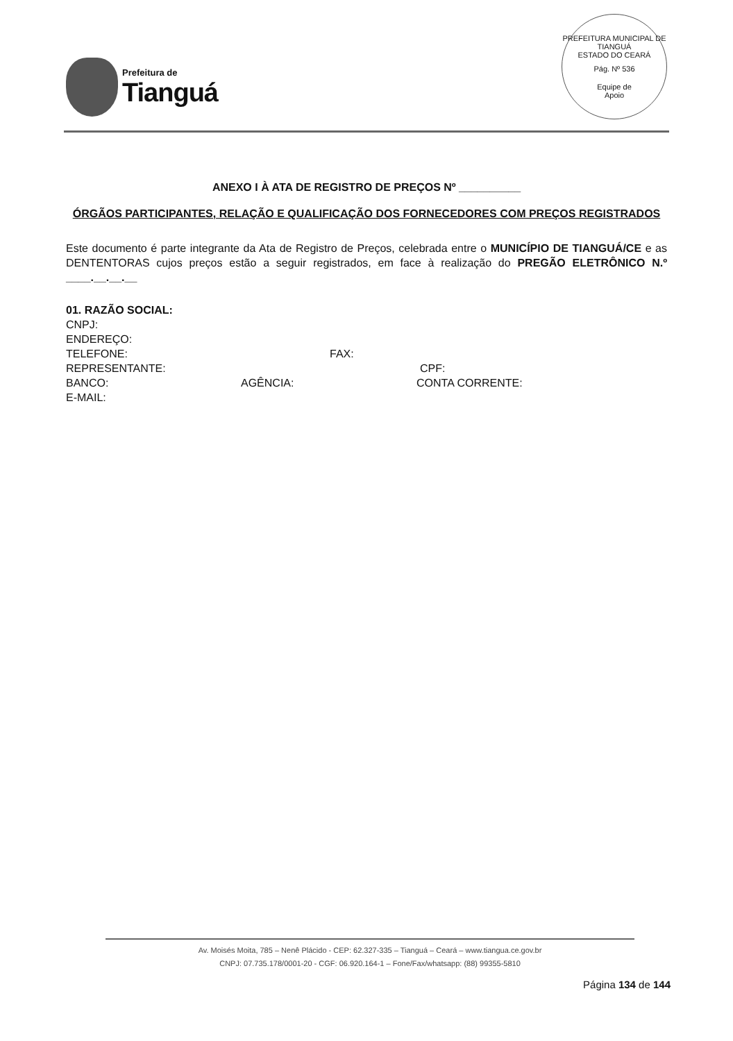Prefeitura de
Tianguá
PREFEITURA MUNICIPAL DE TIANGUÁ
ESTADO DO CEARÁ
Pág. Nº 536
Equipe de
Apoio
ANEXO I À ATA DE REGISTRO DE PREÇOS Nº __________
ÓRGÃOS PARTICIPANTES, RELAÇÃO E QUALIFICAÇÃO DOS FORNECEDORES COM PREÇOS REGISTRADOS
Este documento é parte integrante da Ata de Registro de Preços, celebrada entre o MUNICÍPIO DE TIANGUÁ/CE e as DENTENTORAS cujos preços estão a seguir registrados, em face à realização do PREGÃO ELETRÔNICO N.º ____.__.__.__
01. RAZÃO SOCIAL:
CNPJ:
ENDEREÇO:
TELEFONE: FAX:
REPRESENTANTE: CPF:
BANCO: AGÊNCIA: CONTA CORRENTE:
E-MAIL:
Av. Moisés Moita, 785 – Nenê Plácido - CEP: 62.327-335 – Tianguá – Ceará – www.tiangua.ce.gov.br
CNPJ: 07.735.178/0001-20 - CGF: 06.920.164-1 – Fone/Fax/whatsapp: (88) 99355-5810
Página 134 de 144